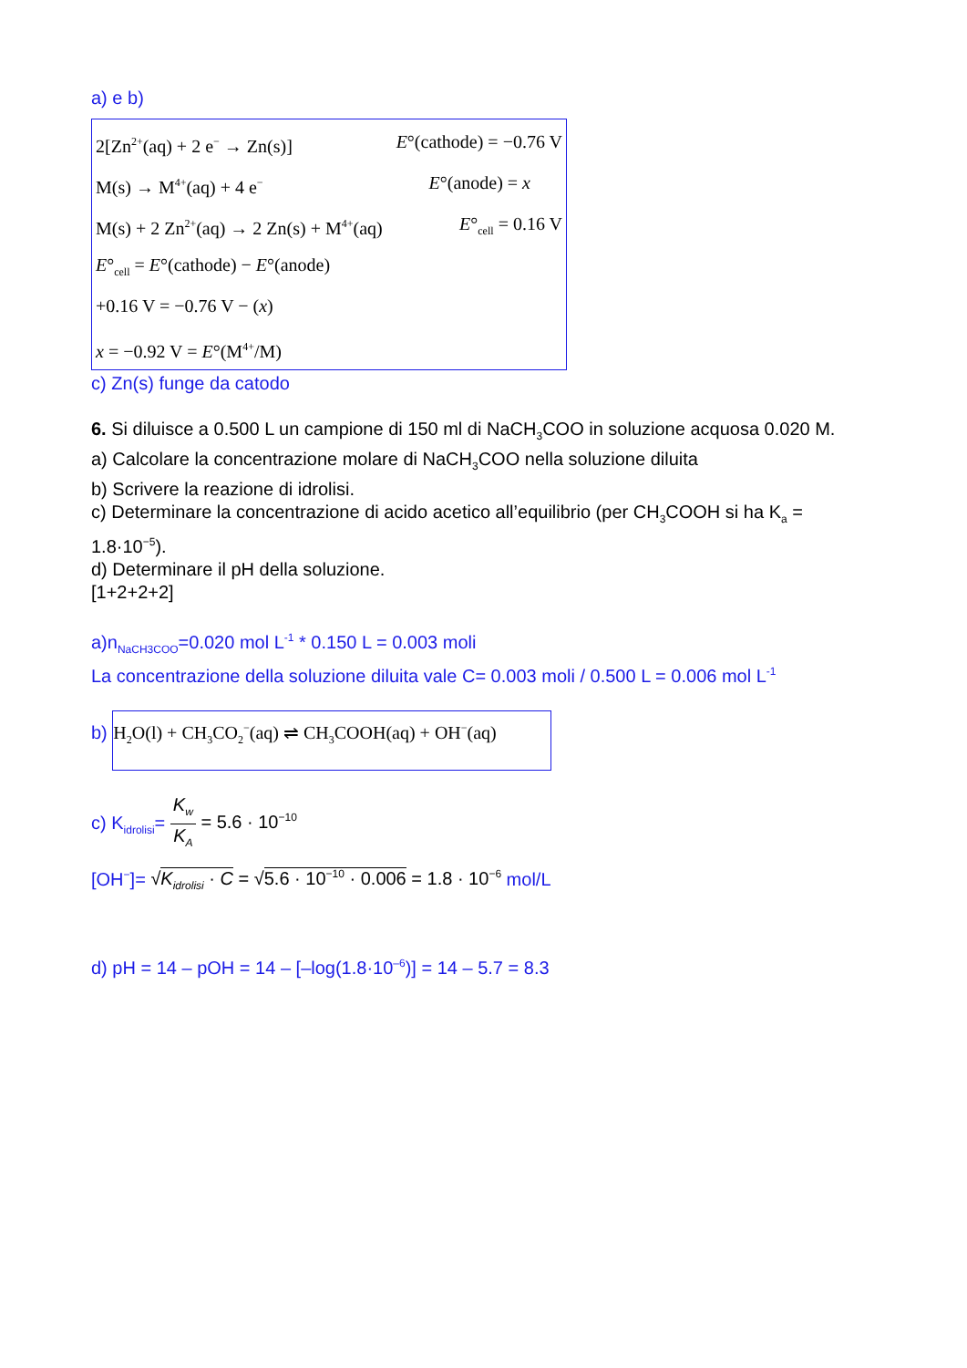a) e b)
2[Zn<sup>2+</sup>(aq) + 2 e<sup>−</sup> → Zn(s)] E°(cathode) = −0.76 V
M(s) → M<sup>4+</sup>(aq) + 4 e<sup>−</sup> E°(anode) = x
M(s) + 2 Zn<sup>2+</sup>(aq) → 2 Zn(s) + M<sup>4+</sup>(aq) E°<sub>cell</sub> = 0.16 V
E°<sub>cell</sub> = E°(cathode) − E°(anode)
+0.16 V = −0.76 V − (x)
x = −0.92 V = E°(M<sup>4+</sup>/M)
c) Zn(s) funge da catodo
6. Si diluisce a 0.500 L un campione di 150 ml di NaCH<sub>3</sub>COO in soluzione acquosa 0.020 M.
a) Calcolare la concentrazione molare di NaCH<sub>3</sub>COO nella soluzione diluita
b) Scrivere la reazione di idrolisi.
c) Determinare la concentrazione di acido acetico all’equilibrio (per CH<sub>3</sub>COOH si ha K<sub>a</sub> = 1.8·10<sup>−5</sup>).
d) Determinare il pH della soluzione.
[1+2+2+2]
a)n<sub>NaCH3COO</sub>=0.020 mol L<sup>-1</sup> * 0.150 L = 0.003 moli
La concentrazione della soluzione diluita vale C= 0.003 moli / 0.500 L = 0.006 mol L<sup>-1</sup>
b) H<sub>2</sub>O(l) + CH<sub>3</sub>CO<sub>2</sub><sup>−</sup>(aq) ⇌ CH<sub>3</sub>COOH(aq) + OH<sup>−</sup>(aq)
c) K<sub>idrolisi</sub>= K<sub>w</sub> K<sub>A</sub> = 5.6 · 10<sup>−10</sup>
[OH<sup>−</sup>]= √K<sub>idrolisi</sub> · C = √5.6 · 10<sup>−10</sup> · 0.006 = 1.8 · 10<sup>−6</sup> mol/L
d) pH = 14 – pOH = 14 – [–log(1.8·10<sup>–6</sup>)] = 14 – 5.7 = 8.3